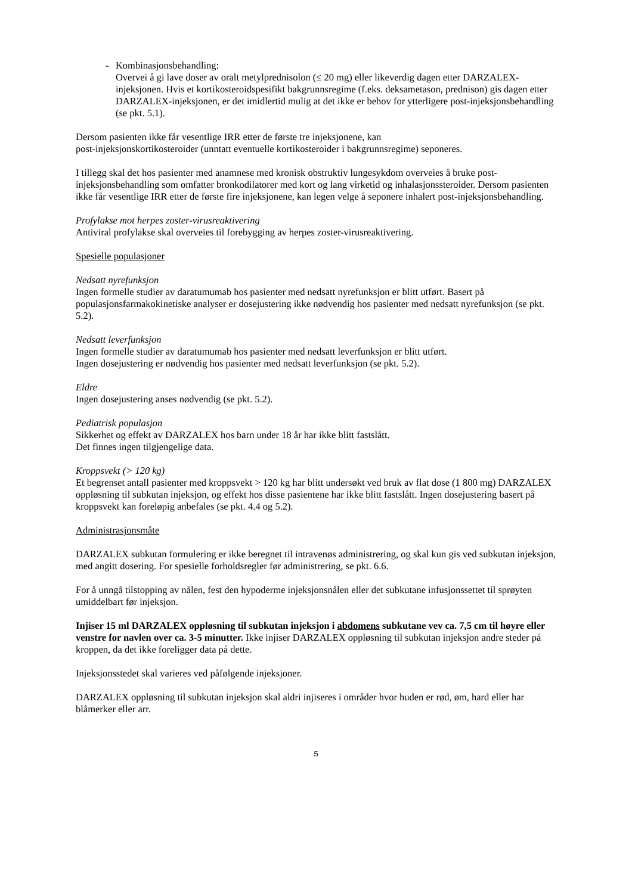- Kombinasjonsbehandling:
Overvei å gi lave doser av oralt metylprednisolon (≤ 20 mg) eller likeverdig dagen etter DARZALEX-injeksjonen. Hvis et kortikosteroidspesifikt bakgrunnsregime (f.eks. deksametason, prednison) gis dagen etter DARZALEX-injeksjonen, er det imidlertid mulig at det ikke er behov for ytterligere post-injeksjonsbehandling (se pkt. 5.1).
Dersom pasienten ikke får vesentlige IRR etter de første tre injeksjonene, kan
post-injeksjonskortikosteroider (unntatt eventuelle kortikosteroider i bakgrunnsregime) seponeres.
I tillegg skal det hos pasienter med anamnese med kronisk obstruktiv lungesykdom overveies å bruke post-injeksjonsbehandling som omfatter bronkodilatorer med kort og lang virketid og inhalasjonssteroider. Dersom pasienten ikke får vesentlige IRR etter de første fire injeksjonene, kan legen velge å seponere inhalert post-injeksjonsbehandling.
Profylakse mot herpes zoster-virusreaktivering
Antiviral profylakse skal overveies til forebygging av herpes zoster-virusreaktivering.
Spesielle populasjoner
Nedsatt nyrefunksjon
Ingen formelle studier av daratumumab hos pasienter med nedsatt nyrefunksjon er blitt utført. Basert på populasjonsfarmakokinetiske analyser er dosejustering ikke nødvendig hos pasienter med nedsatt nyrefunksjon (se pkt. 5.2).
Nedsatt leverfunksjon
Ingen formelle studier av daratumumab hos pasienter med nedsatt leverfunksjon er blitt utført.
Ingen dosejustering er nødvendig hos pasienter med nedsatt leverfunksjon (se pkt. 5.2).
Eldre
Ingen dosejustering anses nødvendig (se pkt. 5.2).
Pediatrisk populasjon
Sikkerhet og effekt av DARZALEX hos barn under 18 år har ikke blitt fastslått.
Det finnes ingen tilgjengelige data.
Kroppsvekt (> 120 kg)
Et begrenset antall pasienter med kroppsvekt > 120 kg har blitt undersøkt ved bruk av flat dose (1 800 mg) DARZALEX oppløsning til subkutan injeksjon, og effekt hos disse pasientene har ikke blitt fastslått. Ingen dosejustering basert på kroppsvekt kan foreløpig anbefales (se pkt. 4.4 og 5.2).
Administrasjonsmåte
DARZALEX subkutan formulering er ikke beregnet til intravenøs administrering, og skal kun gis ved subkutan injeksjon, med angitt dosering. For spesielle forholdsregler før administrering, se pkt. 6.6.
For å unngå tilstopping av nålen, fest den hypoderme injeksjonsnålen eller det subkutane infusjonssettet til sprøyten umiddelbart før injeksjon.
Injiser 15 ml DARZALEX oppløsning til subkutan injeksjon i abdomens subkutane vev ca. 7,5 cm til høyre eller venstre for navlen over ca. 3-5 minutter. Ikke injiser DARZALEX oppløsning til subkutan injeksjon andre steder på kroppen, da det ikke foreligger data på dette.
Injeksjonsstedet skal varieres ved påfølgende injeksjoner.
DARZALEX oppløsning til subkutan injeksjon skal aldri injiseres i områder hvor huden er rød, øm, hard eller har blåmerker eller arr.
5